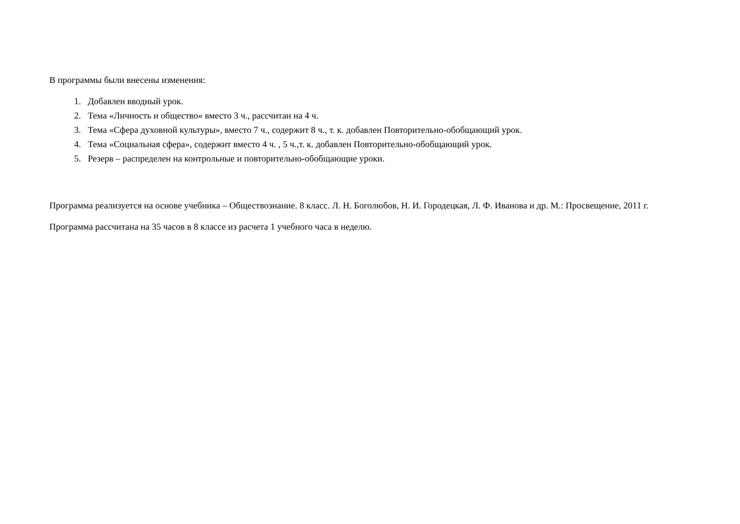В программы были внесены изменения:
1. Добавлен вводный урок.
2. Тема «Личность и общество» вместо 3 ч., рассчитан на 4 ч.
3. Тема «Сфера духовной культуры», вместо 7 ч., содержит 8 ч., т. к. добавлен Повторительно-обобщающий урок.
4. Тема «Социальная сфера», содержит вместо 4 ч. , 5 ч.,т. к. добавлен Повторительно-обобщающий урок.
5. Резерв – распределен на контрольные и повторительно-обобщающие уроки.
Программа реализуется на основе учебника – Обществознание. 8 класс. Л. Н. Боголюбов, Н. И. Городецкая, Л. Ф. Иванова и др. М.: Просвещение, 2011 г.
Программа рассчитана на 35 часов в 8 классе из расчета 1 учебного часа в неделю.